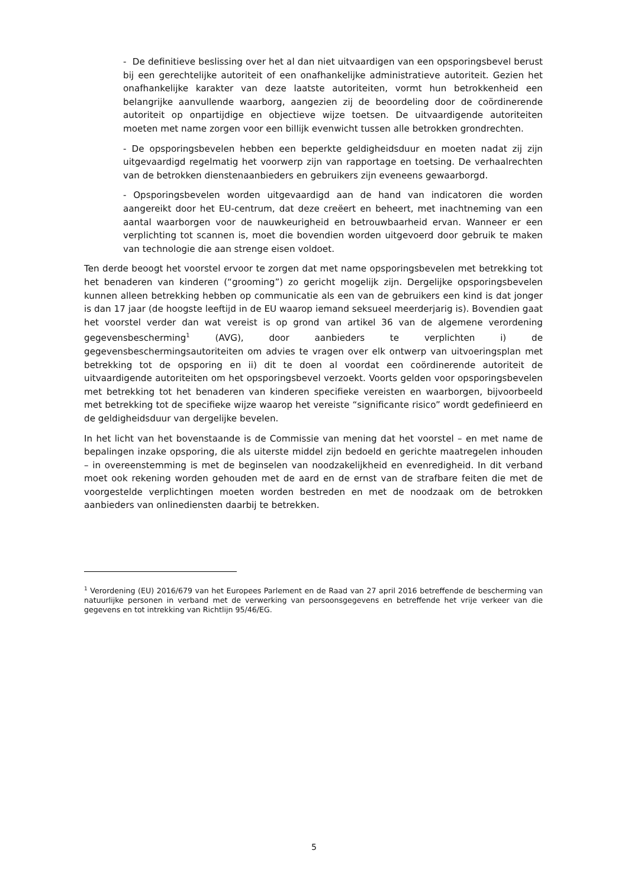- De definitieve beslissing over het al dan niet uitvaardigen van een opsporingsbevel berust bij een gerechtelijke autoriteit of een onafhankelijke administratieve autoriteit. Gezien het onafhankelijke karakter van deze laatste autoriteiten, vormt hun betrokkenheid een belangrijke aanvullende waarborg, aangezien zij de beoordeling door de coördinerende autoriteit op onpartijdige en objectieve wijze toetsen. De uitvaardigende autoriteiten moeten met name zorgen voor een billijk evenwicht tussen alle betrokken grondrechten.
- De opsporingsbevelen hebben een beperkte geldigheidsduur en moeten nadat zij zijn uitgevaardigd regelmatig het voorwerp zijn van rapportage en toetsing. De verhaalrechten van de betrokken dienstenaanbieders en gebruikers zijn eveneens gewaarborgd.
- Opsporingsbevelen worden uitgevaardigd aan de hand van indicatoren die worden aangereikt door het EU-centrum, dat deze creëert en beheert, met inachtneming van een aantal waarborgen voor de nauwkeurigheid en betrouwbaarheid ervan. Wanneer er een verplichting tot scannen is, moet die bovendien worden uitgevoerd door gebruik te maken van technologie die aan strenge eisen voldoet.
Ten derde beoogt het voorstel ervoor te zorgen dat met name opsporingsbevelen met betrekking tot het benaderen van kinderen (“grooming”) zo gericht mogelijk zijn. Dergelijke opsporingsbevelen kunnen alleen betrekking hebben op communicatie als een van de gebruikers een kind is dat jonger is dan 17 jaar (de hoogste leeftijd in de EU waarop iemand seksueel meerderjarig is). Bovendien gaat het voorstel verder dan wat vereist is op grond van artikel 36 van de algemene verordening gegevensbescherming<sup>1</sup> (AVG), door aanbieders te verplichten i) de gegevensbeschermingsautoriteiten om advies te vragen over elk ontwerp van uitvoeringsplan met betrekking tot de opsporing en ii) dit te doen al voordat een coördinerende autoriteit de uitvaardigende autoriteiten om het opsporingsbevel verzoekt. Voorts gelden voor opsporingsbevelen met betrekking tot het benaderen van kinderen specifieke vereisten en waarborgen, bijvoorbeeld met betrekking tot de specifieke wijze waarop het vereiste “significante risico” wordt gedefinieerd en de geldigheidsduur van dergelijke bevelen.
In het licht van het bovenstaande is de Commissie van mening dat het voorstel – en met name de bepalingen inzake opsporing, die als uiterste middel zijn bedoeld en gerichte maatregelen inhouden – in overeenstemming is met de beginselen van noodzakelijkheid en evenredigheid. In dit verband moet ook rekening worden gehouden met de aard en de ernst van de strafbare feiten die met de voorgestelde verplichtingen moeten worden bestreden en met de noodzaak om de betrokken aanbieders van onlinediensten daarbij te betrekken.
<sup>1</sup> Verordening (EU) 2016/679 van het Europees Parlement en de Raad van 27 april 2016 betreffende de bescherming van natuurlijke personen in verband met de verwerking van persoonsgegevens en betreffende het vrije verkeer van die gegevens en tot intrekking van Richtlijn 95/46/EG.
5